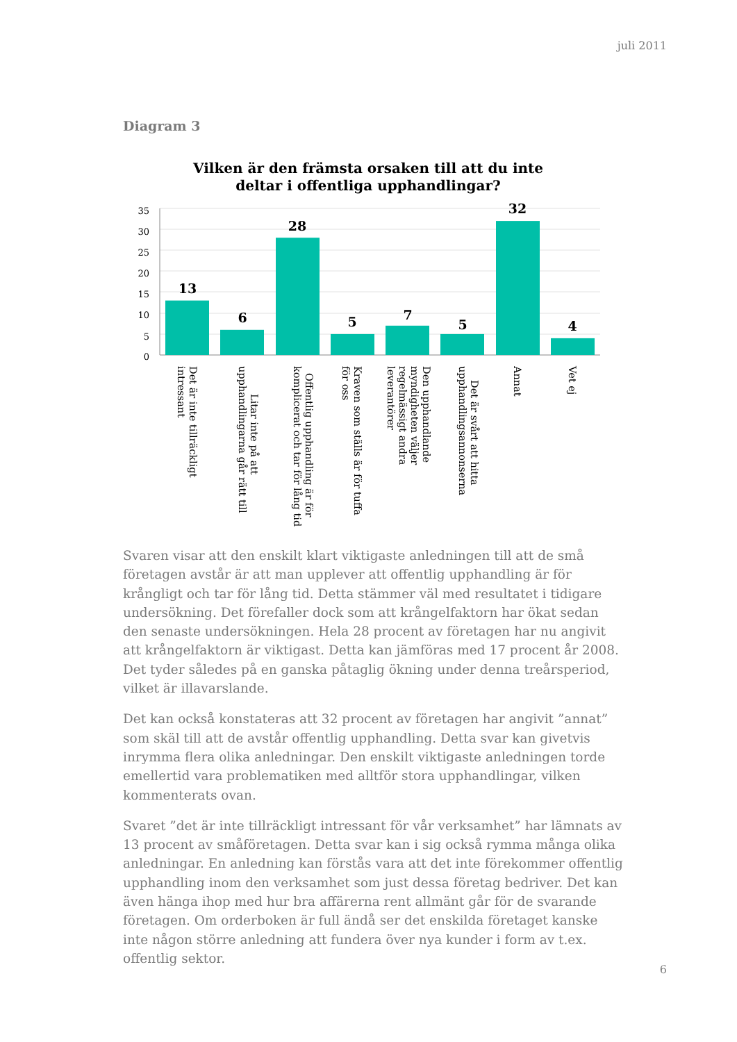juli 2011
Diagram 3
Vilken är den främsta orsaken till att du inte
deltar i offentliga upphandlingar?
35
30
25
20
15
10
5
0
13
6
28
5
7
5
32
4
Det är inte tillräckligt intressant
Litar inte på att upphandlingarna går rätt till
Offentlig upphandling är för komplicerat och tar för lång tid
Kraven som ställs är för tuffa för oss
Den upphandlande myndigheten väljer regelmässigt andra leverantörer
Det är svårt att hitta upphandlingsannonserna
Annat
Vet ej
Svaren visar att den enskilt klart viktigaste anledningen till att de små företagen avstår är att man upplever att offentlig upphandling är för krångligt och tar för lång tid. Detta stämmer väl med resultatet i tidigare undersökning. Det förefaller dock som att krångelfaktorn har ökat sedan den senaste undersökningen. Hela 28 procent av företagen har nu angivit att krångelfaktorn är viktigast. Detta kan jämföras med 17 procent år 2008. Det tyder således på en ganska påtaglig ökning under denna treårsperiod, vilket är illavarslande.
Det kan också konstateras att 32 procent av företagen har angivit ”annat” som skäl till att de avstår offentlig upphandling. Detta svar kan givetvis inrymma flera olika anledningar. Den enskilt viktigaste anledningen torde emellertid vara problematiken med alltför stora upphandlingar, vilken kommenterats ovan.
Svaret ”det är inte tillräckligt intressant för vår verksamhet” har lämnats av 13 procent av småföretagen. Detta svar kan i sig också rymma många olika anledningar. En anledning kan förstås vara att det inte förekommer offentlig upphandling inom den verksamhet som just dessa företag bedriver. Det kan även hänga ihop med hur bra affärerna rent allmänt går för de svarande företagen. Om orderboken är full ändå ser det enskilda företaget kanske inte någon större anledning att fundera över nya kunder i form av t.ex. offentlig sektor.
6